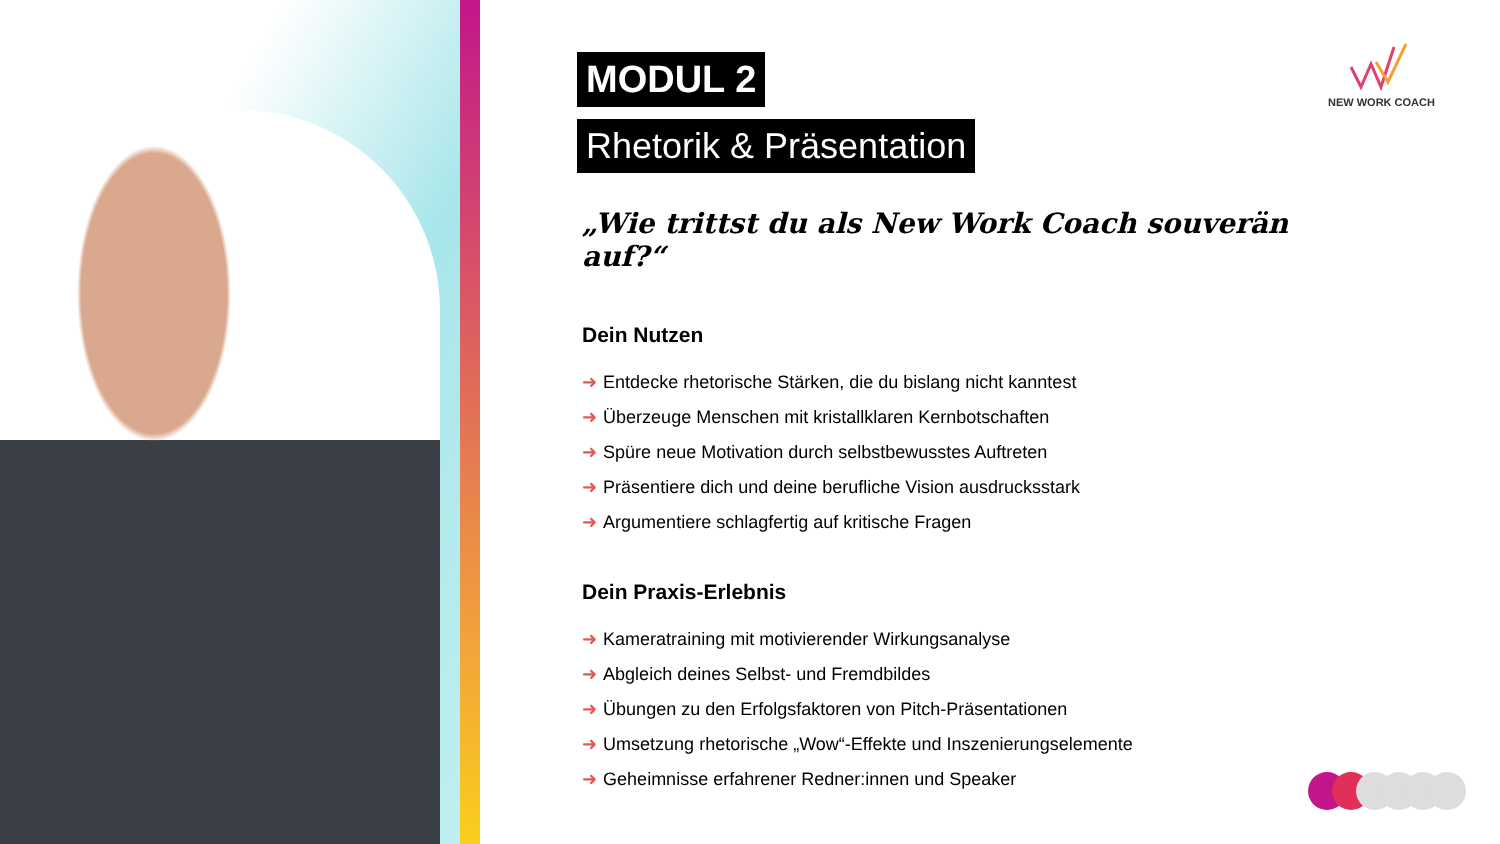MODUL 2
Rhetorik & Präsentation
„Wie trittst du als New Work Coach souverän auf?“
Dein Nutzen
➜ Entdecke rhetorische Stärken, die du bislang nicht kanntest
➜ Überzeuge Menschen mit kristallklaren Kernbotschaften
➜ Spüre neue Motivation durch selbstbewusstes Auftreten
➜ Präsentiere dich und deine berufliche Vision ausdrucksstark
➜ Argumentiere schlagfertig auf kritische Fragen
Dein Praxis-Erlebnis
➜ Kameratraining mit motivierender Wirkungsanalyse
➜ Abgleich deines Selbst- und Fremdbildes
➜ Übungen zu den Erfolgsfaktoren von Pitch-Präsentationen
➜ Umsetzung rhetorische „Wow“-Effekte und Inszenierungselemente
➜ Geheimnisse erfahrener Redner:innen und Speaker
NEW WORK COACH